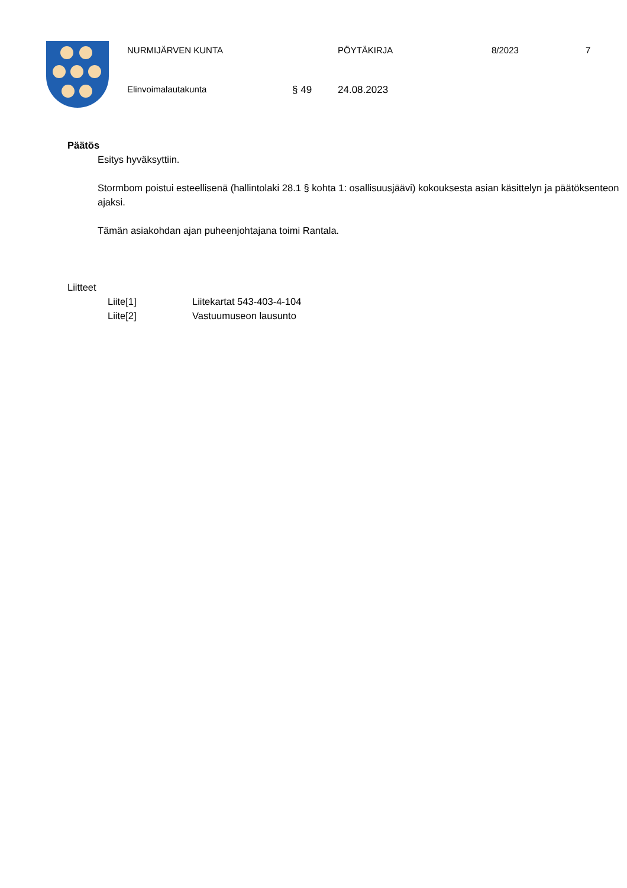NURMIJÄRVEN KUNTA PÖYTÄKIRJA 8/2023 7
Elinvoimalautakunta § 49 24.08.2023
Päätös
Esitys hyväksyttiin.
Stormbom poistui esteellisenä (hallintolaki 28.1 § kohta 1: osallisuusjäävi) kokouksesta asian käsittelyn ja päätöksenteon ajaksi.
Tämän asiakohdan ajan puheenjohtajana toimi Rantala.
Liitteet
Liite[1] Liitekartat 543-403-4-104
Liite[2] Vastuumuseon lausunto